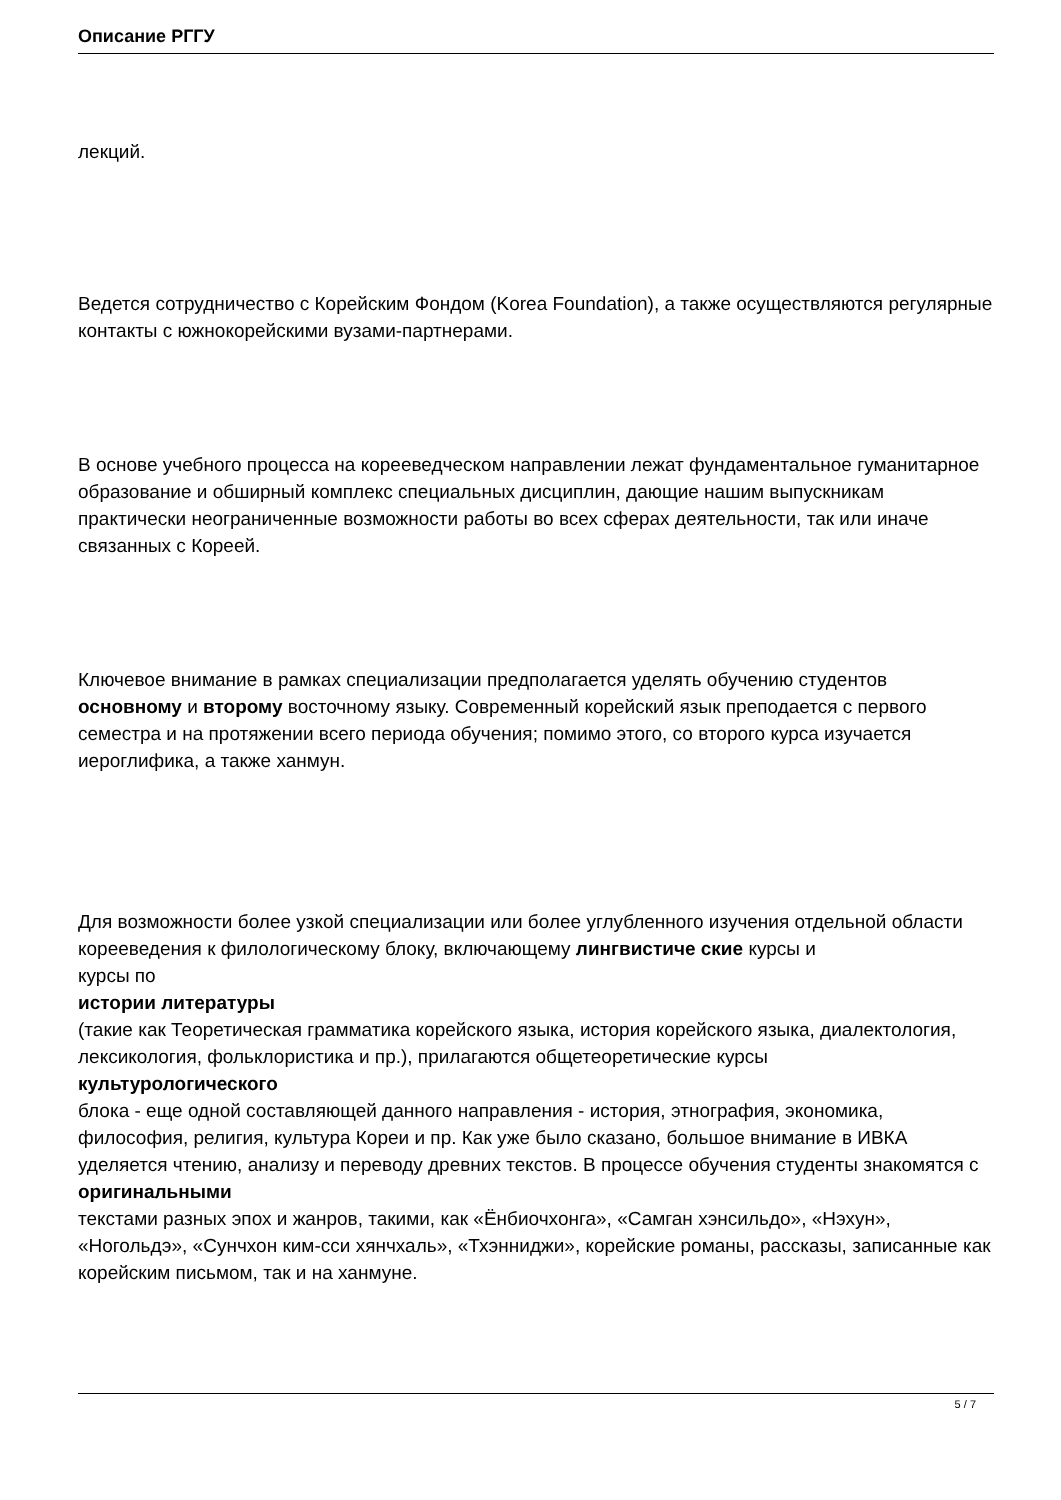Описание РГГУ
лекций.
Ведется сотрудничество с Корейским Фондом (Korea Foundation), а также осуществляются регулярные контакты с южнокорейскими вузами-партнерами.
В основе учебного процесса на корееведческом направлении лежат фундаментальное гуманитарное образование и обширный комплекс специальных дисциплин, дающие нашим выпускникам практически неограниченные возможности работы во всех сферах деятельности, так или иначе связанных с Кореей.
Ключевое внимание в рамках специализации предполагается уделять обучению студентов основному и второму восточному языку. Современный корейский язык преподается с первого семестра и на протяжении всего периода обучения; помимо этого, со второго курса изучается иероглифика, а также ханмун.
Для возможности более узкой специализации или более углубленного изучения отдельной области корееведения к филологическому блоку, включающему лингвистиче ские курсы и
курсы по
истории литературы
(такие как Теоретическая грамматика корейского языка, история корейского языка, диалектология, лексикология, фольклористика и пр.), прилагаются общетеоретические курсы
культурологического
блока - еще одной составляющей данного направления - история, этнография, экономика, философия, религия, культура Кореи и пр. Как уже было сказано, большое внимание в ИВКА уделяется чтению, анализу и переводу древних текстов. В процессе обучения студенты знакомятся с
оригинальными
текстами разных эпох и жанров, такими, как «Ёнбиочхонга», «Самган хэнсильдо», «Нэхун», «Ногольдэ», «Сунчхон ким-сси хянчхаль», «Тхэнниджи», корейские романы, рассказы, записанные как корейским письмом, так и на ханмуне.
5 / 7